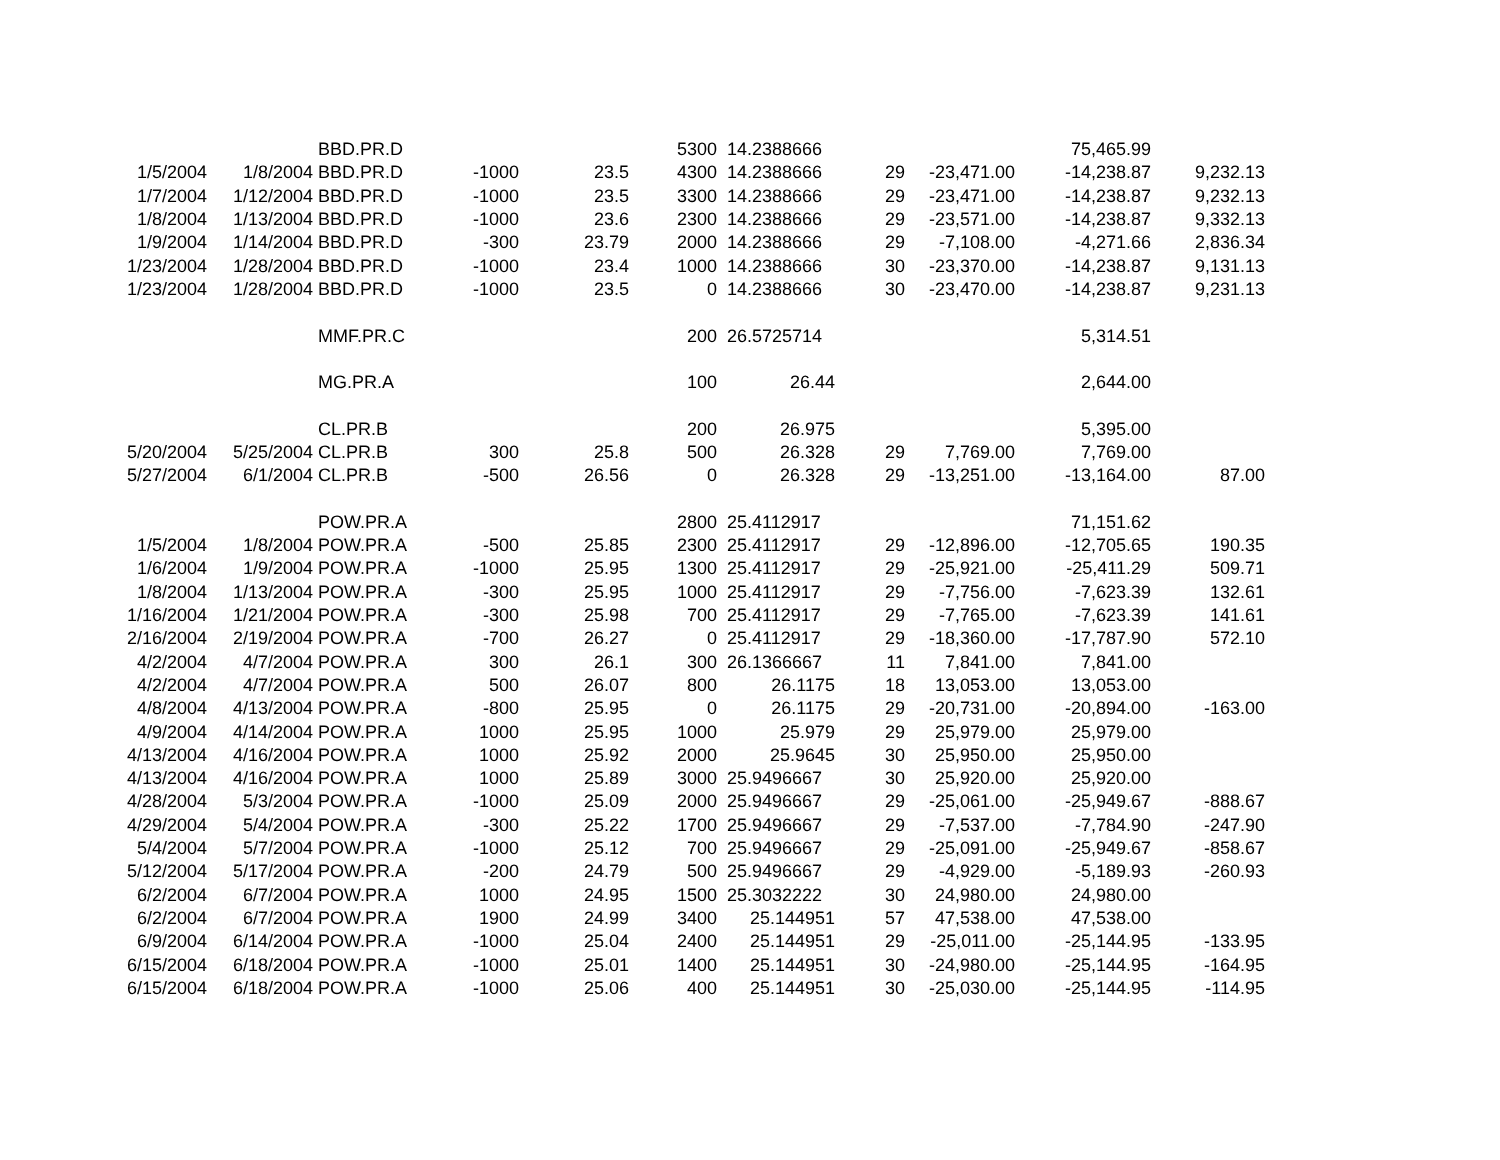| | | BBD.PR.D | | | 5300 | 14.2388666 | | | 75,465.99 | |
| 1/5/2004 | 1/8/2004 | BBD.PR.D | -1000 | 23.5 | 4300 | 14.2388666 | 29 | -23,471.00 | -14,238.87 | 9,232.13 |
| 1/7/2004 | 1/12/2004 | BBD.PR.D | -1000 | 23.5 | 3300 | 14.2388666 | 29 | -23,471.00 | -14,238.87 | 9,232.13 |
| 1/8/2004 | 1/13/2004 | BBD.PR.D | -1000 | 23.6 | 2300 | 14.2388666 | 29 | -23,571.00 | -14,238.87 | 9,332.13 |
| 1/9/2004 | 1/14/2004 | BBD.PR.D | -300 | 23.79 | 2000 | 14.2388666 | 29 | -7,108.00 | -4,271.66 | 2,836.34 |
| 1/23/2004 | 1/28/2004 | BBD.PR.D | -1000 | 23.4 | 1000 | 14.2388666 | 30 | -23,370.00 | -14,238.87 | 9,131.13 |
| 1/23/2004 | 1/28/2004 | BBD.PR.D | -1000 | 23.5 | 0 | 14.2388666 | 30 | -23,470.00 | -14,238.87 | 9,231.13 |
| | | MMF.PR.C | | | 200 | 26.5725714 | | | 5,314.51 | |
| | | MG.PR.A | | | 100 | 26.44 | | | 2,644.00 | |
| | | CL.PR.B | | | 200 | 26.975 | | | 5,395.00 | |
| 5/20/2004 | 5/25/2004 | CL.PR.B | 300 | 25.8 | 500 | 26.328 | 29 | 7,769.00 | 7,769.00 | |
| 5/27/2004 | 6/1/2004 | CL.PR.B | -500 | 26.56 | 0 | 26.328 | 29 | -13,251.00 | -13,164.00 | 87.00 |
| | | POW.PR.A | | | 2800 | 25.4112917 | | | 71,151.62 | |
| 1/5/2004 | 1/8/2004 | POW.PR.A | -500 | 25.85 | 2300 | 25.4112917 | 29 | -12,896.00 | -12,705.65 | 190.35 |
| 1/6/2004 | 1/9/2004 | POW.PR.A | -1000 | 25.95 | 1300 | 25.4112917 | 29 | -25,921.00 | -25,411.29 | 509.71 |
| 1/8/2004 | 1/13/2004 | POW.PR.A | -300 | 25.95 | 1000 | 25.4112917 | 29 | -7,756.00 | -7,623.39 | 132.61 |
| 1/16/2004 | 1/21/2004 | POW.PR.A | -300 | 25.98 | 700 | 25.4112917 | 29 | -7,765.00 | -7,623.39 | 141.61 |
| 2/16/2004 | 2/19/2004 | POW.PR.A | -700 | 26.27 | 0 | 25.4112917 | 29 | -18,360.00 | -17,787.90 | 572.10 |
| 4/2/2004 | 4/7/2004 | POW.PR.A | 300 | 26.1 | 300 | 26.1366667 | 11 | 7,841.00 | 7,841.00 | |
| 4/2/2004 | 4/7/2004 | POW.PR.A | 500 | 26.07 | 800 | 26.1175 | 18 | 13,053.00 | 13,053.00 | |
| 4/8/2004 | 4/13/2004 | POW.PR.A | -800 | 25.95 | 0 | 26.1175 | 29 | -20,731.00 | -20,894.00 | -163.00 |
| 4/9/2004 | 4/14/2004 | POW.PR.A | 1000 | 25.95 | 1000 | 25.979 | 29 | 25,979.00 | 25,979.00 | |
| 4/13/2004 | 4/16/2004 | POW.PR.A | 1000 | 25.92 | 2000 | 25.9645 | 30 | 25,950.00 | 25,950.00 | |
| 4/13/2004 | 4/16/2004 | POW.PR.A | 1000 | 25.89 | 3000 | 25.9496667 | 30 | 25,920.00 | 25,920.00 | |
| 4/28/2004 | 5/3/2004 | POW.PR.A | -1000 | 25.09 | 2000 | 25.9496667 | 29 | -25,061.00 | -25,949.67 | -888.67 |
| 4/29/2004 | 5/4/2004 | POW.PR.A | -300 | 25.22 | 1700 | 25.9496667 | 29 | -7,537.00 | -7,784.90 | -247.90 |
| 5/4/2004 | 5/7/2004 | POW.PR.A | -1000 | 25.12 | 700 | 25.9496667 | 29 | -25,091.00 | -25,949.67 | -858.67 |
| 5/12/2004 | 5/17/2004 | POW.PR.A | -200 | 24.79 | 500 | 25.9496667 | 29 | -4,929.00 | -5,189.93 | -260.93 |
| 6/2/2004 | 6/7/2004 | POW.PR.A | 1000 | 24.95 | 1500 | 25.3032222 | 30 | 24,980.00 | 24,980.00 | |
| 6/2/2004 | 6/7/2004 | POW.PR.A | 1900 | 24.99 | 3400 | 25.144951 | 57 | 47,538.00 | 47,538.00 | |
| 6/9/2004 | 6/14/2004 | POW.PR.A | -1000 | 25.04 | 2400 | 25.144951 | 29 | -25,011.00 | -25,144.95 | -133.95 |
| 6/15/2004 | 6/18/2004 | POW.PR.A | -1000 | 25.01 | 1400 | 25.144951 | 30 | -24,980.00 | -25,144.95 | -164.95 |
| 6/15/2004 | 6/18/2004 | POW.PR.A | -1000 | 25.06 | 400 | 25.144951 | 30 | -25,030.00 | -25,144.95 | -114.95 |